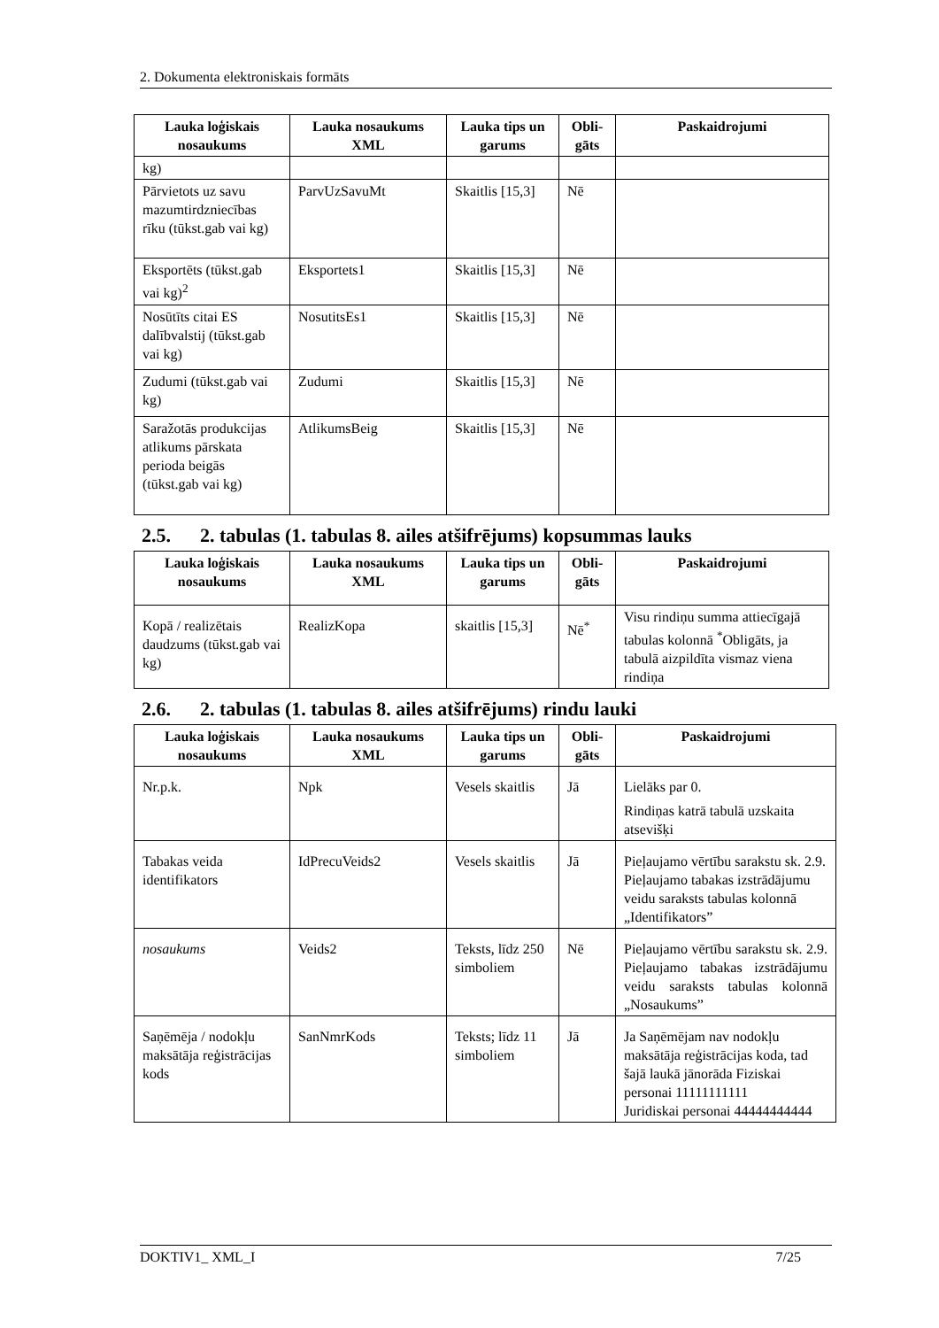2. Dokumenta elektroniskais formāts
| Lauka loģiskais nosaukums | Lauka nosaukums XML | Lauka tips un garums | Obli-gāts | Paskaidrojumi |
| --- | --- | --- | --- | --- |
| kg) | | | | |
| Pārvietots uz savu mazumtirdzniecības rīku (tūkst.gab vai kg) | ParvUzSavuMt | Skaitlis [15,3] | Nē | |
| Eksportēts (tūkst.gab vai kg)<sup>2</sup> | Eksportets1 | Skaitlis [15,3] | Nē | |
| Nosūtīts citai ES dalībvalstij (tūkst.gab vai kg) | NosutitsEs1 | Skaitlis [15,3] | Nē | |
| Zudumi (tūkst.gab vai kg) | Zudumi | Skaitlis [15,3] | Nē | |
| Saražotās produkcijas atlikums pārskata perioda beigās (tūkst.gab vai kg) | AtlikumsBeig | Skaitlis [15,3] | Nē | |
2.5. 2. tabulas (1. tabulas 8. ailes atšifrējums) kopsummas lauks
| Lauka loģiskais nosaukums | Lauka nosaukums XML | Lauka tips un garums | Obli-gāts | Paskaidrojumi |
| --- | --- | --- | --- | --- |
| Kopā / realizētais daudzums (tūkst.gab vai kg) | RealizKopa | skaitlis [15,3] | Nē<sup>*</sup> | Visu rindiņu summa attiecīgajā tabulas kolonnā <sup>*</sup>Obligāts, ja tabulā aizpildīta vismaz viena rindiņa |
2.6. 2. tabulas (1. tabulas 8. ailes atšifrējums) rindu lauki
| Lauka loģiskais nosaukums | Lauka nosaukums XML | Lauka tips un garums | Obli-gāts | Paskaidrojumi |
| --- | --- | --- | --- | --- |
| Nr.p.k. | Npk | Vesels skaitlis | Jā | Lielāks par 0. Rindiņas katrā tabulā uzskaita atsevišķi |
| Tabakas veida identifikators | IdPrecuVeids2 | Vesels skaitlis | Jā | Pieļaujamo vērtību sarakstu sk. 2.9. Pieļaujamo tabakas izstrādājumu veidu saraksts tabulas kolonnā „Identifikators” |
| nosaukums | Veids2 | Teksts, līdz 250 simboliem | Nē | Pieļaujamo vērtību sarakstu sk. 2.9. Pieļaujamo tabakas izstrādājumu veidu saraksts tabulas kolonnā „Nosaukums” |
| Saņēmēja / nodokļu maksātāja reģistrācijas kods | SanNmrKods | Teksts; līdz 11 simboliem | Jā | Ja Saņēmējam nav nodokļu maksātāja reģistrācijas koda, tad šajā laukā jānorāda Fiziskai personai 11111111111 Juridiskai personai 44444444444 |
DOKTIV1_ XML_I 7/25